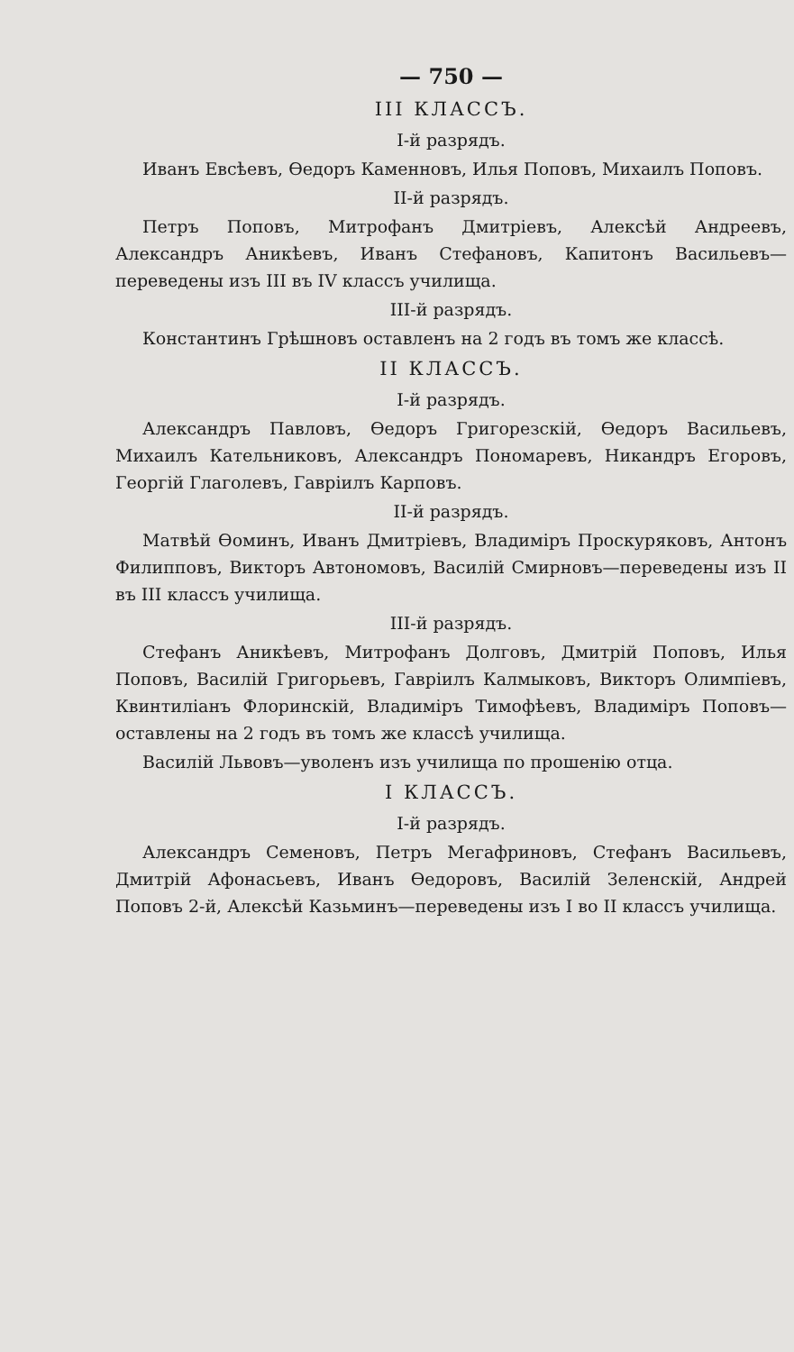— 750 —
III КЛАССЪ.
I-й разрядъ.
Иванъ Евсѣевъ, Өедоръ Каменновъ, Илья Поповъ, Михаилъ Поповъ.
II-й разрядъ.
Петръ Поповъ, Митрофанъ Дмитріевъ, Алексѣй Андреевъ, Александръ Аникѣевъ, Иванъ Стефановъ, Капитонъ Васильевъ—переведены изъ III въ IV классъ училища.
III-й разрядъ.
Константинъ Грѣшновъ оставленъ на 2 годъ въ томъ же классѣ.
II КЛАССЪ.
I-й разрядъ.
Александръ Павловъ, Өедоръ Григорезскій, Өедоръ Васильевъ, Михаилъ Кательниковъ, Александръ Пономаревъ, Никандръ Егоровъ, Георгій Глаголевъ, Гавріилъ Карповъ.
II-й разрядъ.
Матвѣй Өоминъ, Иванъ Дмитріевъ, Владиміръ Проскуряковъ, Антонъ Филипповъ, Викторъ Автономовъ, Василій Смирновъ—переведены изъ II въ III классъ училища.
III-й разрядъ.
Стефанъ Аникѣевъ, Митрофанъ Долговъ, Дмитрій Поповъ, Илья Поповъ, Василій Григорьевъ, Гавріилъ Калмыковъ, Викторъ Олимпіевъ, Квинтиліанъ Флоринскій, Владиміръ Тимофѣевъ, Владиміръ Поповъ—оставлены на 2 годъ въ томъ же классѣ училища.
Василій Львовъ—уволенъ изъ училища по прошенію отца.
I КЛАССЪ.
I-й разрядъ.
Александръ Семеновъ, Петръ Мегафриновъ, Стефанъ Васильевъ, Дмитрій Афонасьевъ, Иванъ Өедоровъ, Василій Зеленскій, Андрей Поповъ 2-й, Алексѣй Казьминъ—переведены изъ I во II классъ училища.